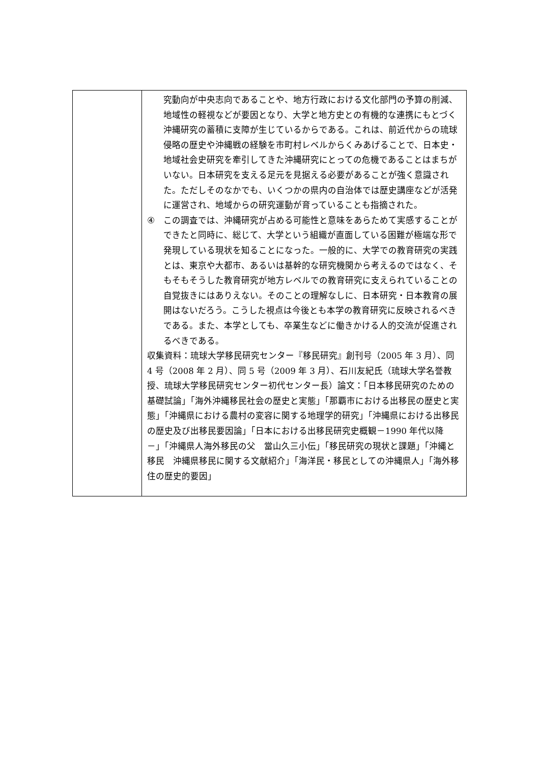| | 究動向が中央志向であることや、地方行政における文化部門の予算の削減、地域性の軽視などが要因となり、大学と地方史との有機的な連携にもとづく沖縄研究の蓄積に支障が生じているからである。これは、前近代からの琉球侵略の歴史や沖縄戦の経験を市町村レベルからくみあげることで、日本史・地域社会史研究を牽引してきた沖縄研究にとっての危機であることはまちがいない。日本研究を支える足元を見据える必要があることが強く意識された。ただしそのなかでも、いくつかの県内の自治体では歴史講座などが活発に運営され、地域からの研究運動が育っていることも指摘された。 ④ この調査では、沖縄研究が占める可能性と意味をあらためて実感することができたと同時に、総じて、大学という組織が直面している困難が極端な形で発現している現状を知ることになった。一般的に、大学での教育研究の実践とは、東京や大都市、あるいは基幹的な研究機関から考えるのではなく、そもそもそうした教育研究が地方レベルでの教育研究に支えられていることの自覚抜きにはありえない。そのことの理解なしに、日本研究・日本教育の展開はないだろう。こうした視点は今後とも本学の教育研究に反映されるべきである。また、本学としても、卒業生などに働きかける人的交流が促進されるべきである。 収集資料：琉球大学移民研究センター『移民研究』創刊号（2005 年 3 月）、同 4 号（2008 年 2 月）、同 5 号（2009 年 3 月）、石川友紀氏（琉球大学名誉教授、琉球大学移民研究センター初代センター長）論文：「日本移民研究のための基礎試論」「海外沖縄移民社会の歴史と実態」「那覇市における出移民の歴史と実態」「沖縄県における農村の変容に関する地理学的研究」「沖縄県における出移民の歴史及び出移民要因論」「日本における出移民研究史概観－1990 年代以降－」「沖縄県人海外移民の父 當山久三小伝」「移民研究の現状と課題」「沖縄と移民 沖縄県移民に関する文献紹介」「海洋民・移民としての沖縄県人」「海外移住の歴史的要因」 |